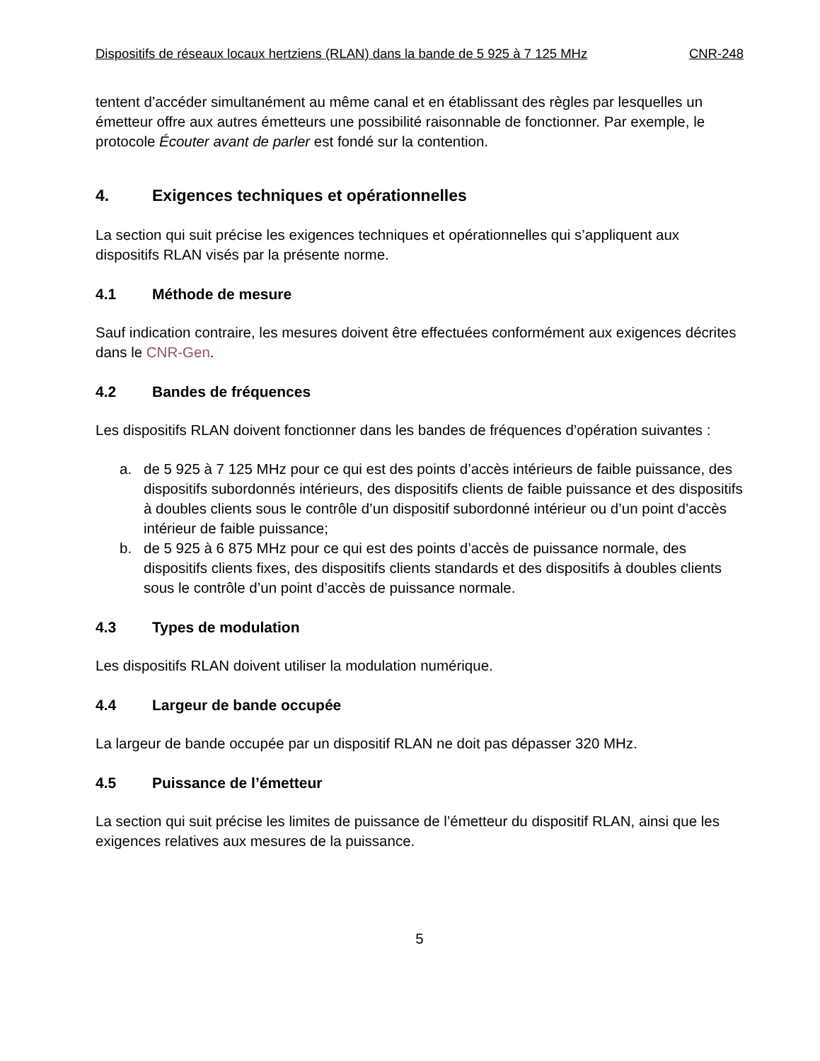Dispositifs de réseaux locaux hertziens (RLAN) dans la bande de 5 925 à 7 125 MHz CNR-248
tentent d’accéder simultanément au même canal et en établissant des règles par lesquelles un émetteur offre aux autres émetteurs une possibilité raisonnable de fonctionner. Par exemple, le protocole Écouter avant de parler est fondé sur la contention.
4. Exigences techniques et opérationnelles
La section qui suit précise les exigences techniques et opérationnelles qui s’appliquent aux dispositifs RLAN visés par la présente norme.
4.1 Méthode de mesure
Sauf indication contraire, les mesures doivent être effectuées conformément aux exigences décrites dans le CNR-Gen.
4.2 Bandes de fréquences
Les dispositifs RLAN doivent fonctionner dans les bandes de fréquences d’opération suivantes :
a. de 5 925 à 7 125 MHz pour ce qui est des points d’accès intérieurs de faible puissance, des dispositifs subordonnés intérieurs, des dispositifs clients de faible puissance et des dispositifs à doubles clients sous le contrôle d’un dispositif subordonné intérieur ou d’un point d’accès intérieur de faible puissance;
b. de 5 925 à 6 875 MHz pour ce qui est des points d’accès de puissance normale, des dispositifs clients fixes, des dispositifs clients standards et des dispositifs à doubles clients sous le contrôle d’un point d’accès de puissance normale.
4.3 Types de modulation
Les dispositifs RLAN doivent utiliser la modulation numérique.
4.4 Largeur de bande occupée
La largeur de bande occupée par un dispositif RLAN ne doit pas dépasser 320 MHz.
4.5 Puissance de l’émetteur
La section qui suit précise les limites de puissance de l’émetteur du dispositif RLAN, ainsi que les exigences relatives aux mesures de la puissance.
5